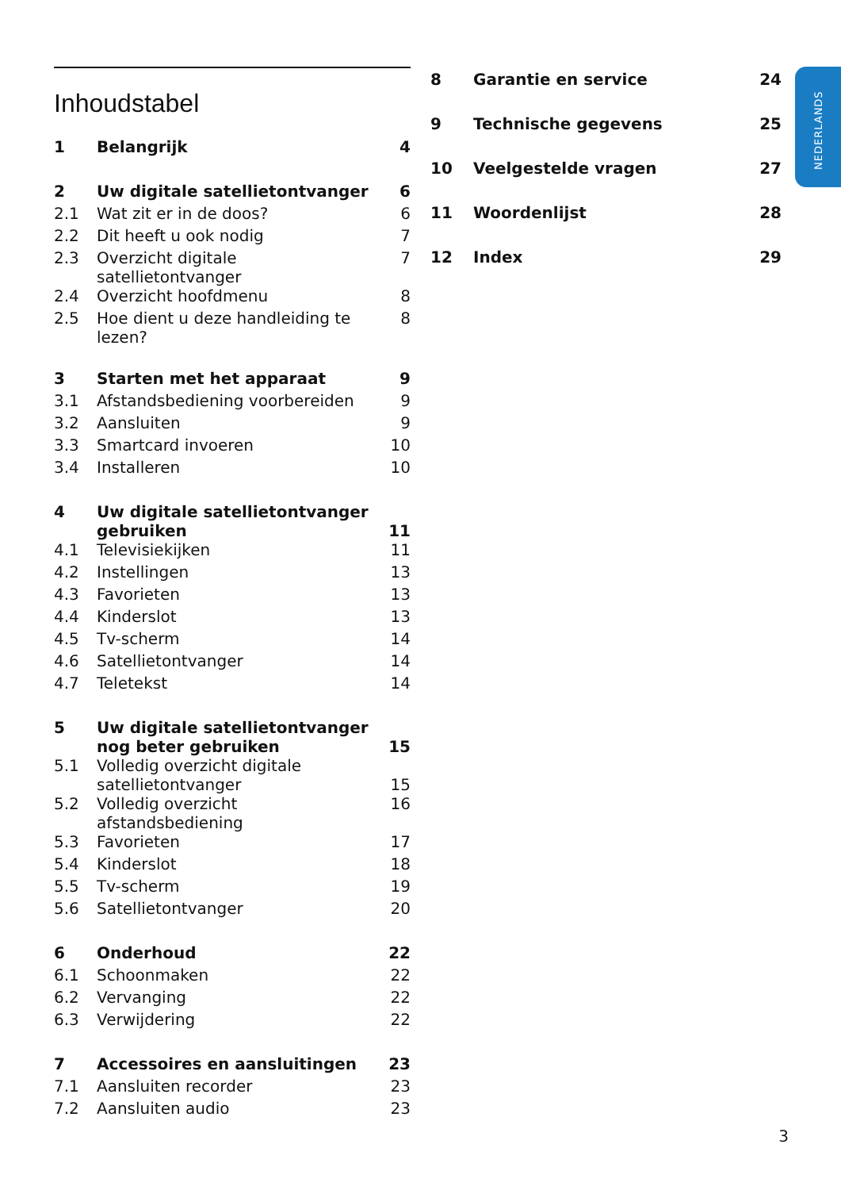Inhoudstabel
| 1 | Belangrijk | 4 |
| 2 | Uw digitale satellietontvanger | 6 |
| 2.1 | Wat zit er in de doos? | 6 |
| 2.2 | Dit heeft u ook nodig | 7 |
| 2.3 | Overzicht digitale satellietontvanger | 7 |
| 2.4 | Overzicht hoofdmenu | 8 |
| 2.5 | Hoe dient u deze handleiding te lezen? | 8 |
| 3 | Starten met het apparaat | 9 |
| 3.1 | Afstandsbediening voorbereiden | 9 |
| 3.2 | Aansluiten | 9 |
| 3.3 | Smartcard invoeren | 10 |
| 3.4 | Installeren | 10 |
| 4 | Uw digitale satellietontvanger gebruiken | 11 |
| 4.1 | Televisiekijken | 11 |
| 4.2 | Instellingen | 13 |
| 4.3 | Favorieten | 13 |
| 4.4 | Kinderslot | 13 |
| 4.5 | Tv-scherm | 14 |
| 4.6 | Satellietontvanger | 14 |
| 4.7 | Teletekst | 14 |
| 5 | Uw digitale satellietontvanger nog beter gebruiken | 15 |
| 5.1 | Volledig overzicht digitale satellietontvanger | 15 |
| 5.2 | Volledig overzicht afstandsbediening | 16 |
| 5.3 | Favorieten | 17 |
| 5.4 | Kinderslot | 18 |
| 5.5 | Tv-scherm | 19 |
| 5.6 | Satellietontvanger | 20 |
| 6 | Onderhoud | 22 |
| 6.1 | Schoonmaken | 22 |
| 6.2 | Vervanging | 22 |
| 6.3 | Verwijdering | 22 |
| 7 | Accessoires en aansluitingen | 23 |
| 7.1 | Aansluiten recorder | 23 |
| 7.2 | Aansluiten audio | 23 |
| 8 | Garantie en service | 24 |
| 9 | Technische gegevens | 25 |
| 10 | Veelgestelde vragen | 27 |
| 11 | Woordenlijst | 28 |
| 12 | Index | 29 |
NEDERLANDS
3